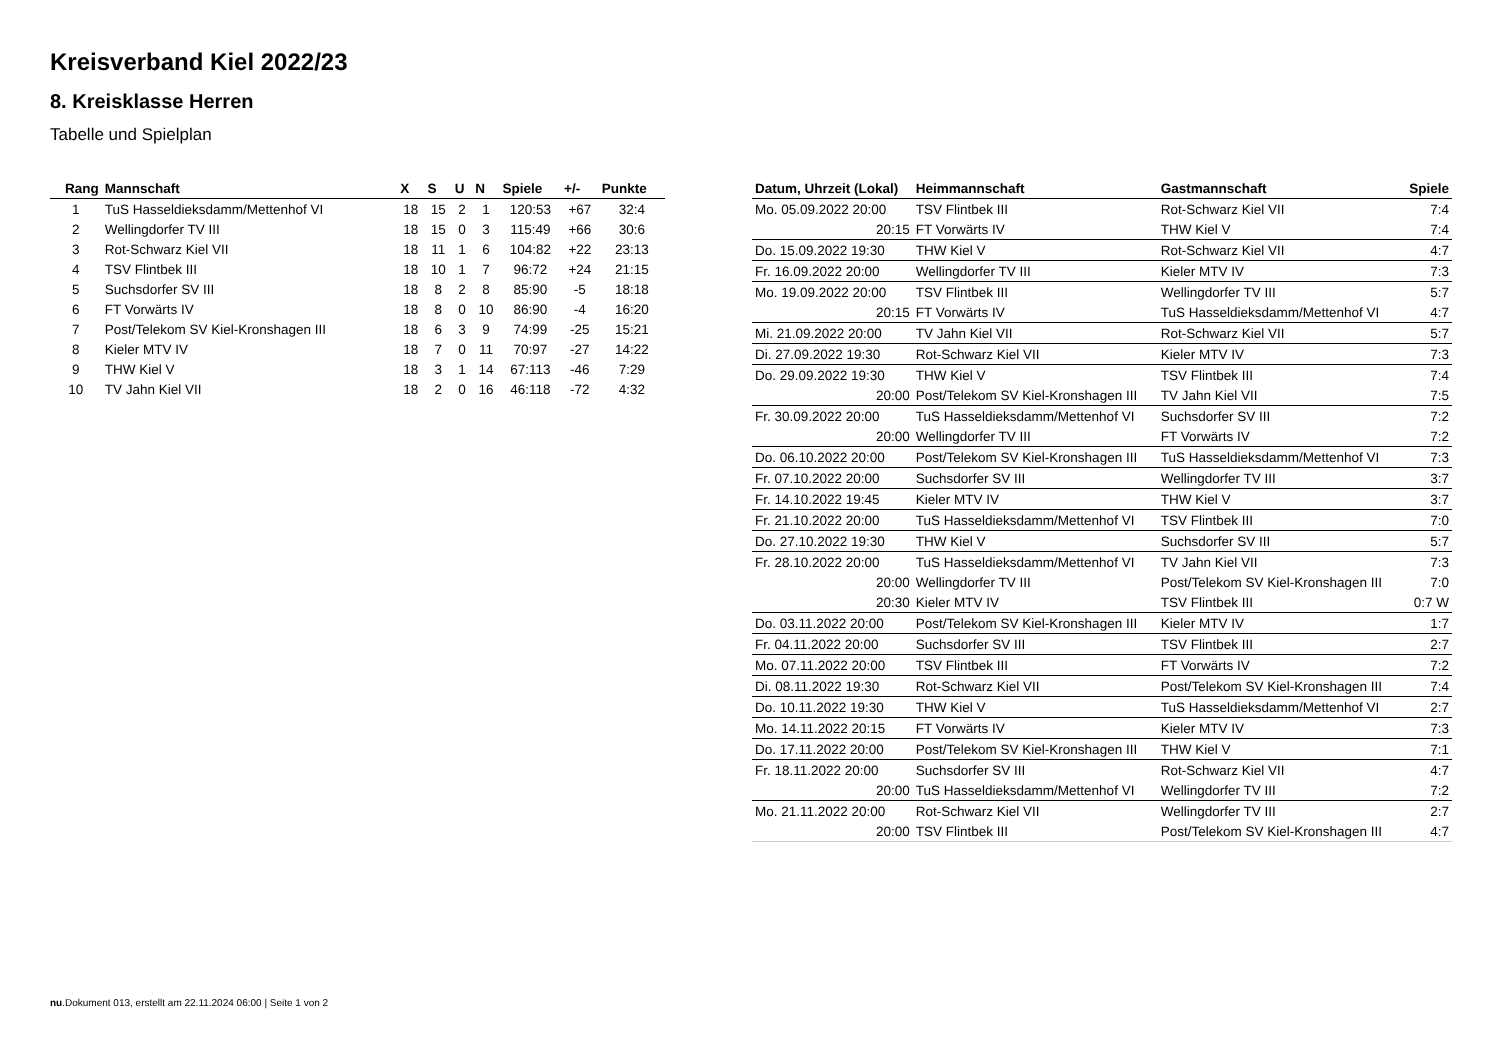Kreisverband Kiel 2022/23
8. Kreisklasse Herren
Tabelle und Spielplan
| Rang | Mannschaft | X | S | U | N | Spiele | +/- | Punkte |
| --- | --- | --- | --- | --- | --- | --- | --- | --- |
| 1 | TuS Hasseldieksdamm/Mettenhof VI | 18 | 15 | 2 | 1 | 120:53 | +67 | 32:4 |
| 2 | Wellingdorfer TV III | 18 | 15 | 0 | 3 | 115:49 | +66 | 30:6 |
| 3 | Rot-Schwarz Kiel VII | 18 | 11 | 1 | 6 | 104:82 | +22 | 23:13 |
| 4 | TSV Flintbek III | 18 | 10 | 1 | 7 | 96:72 | +24 | 21:15 |
| 5 | Suchsdorfer SV III | 18 | 8 | 2 | 8 | 85:90 | -5 | 18:18 |
| 6 | FT Vorwärts IV | 18 | 8 | 0 | 10 | 86:90 | -4 | 16:20 |
| 7 | Post/Telekom SV Kiel-Kronshagen III | 18 | 6 | 3 | 9 | 74:99 | -25 | 15:21 |
| 8 | Kieler MTV IV | 18 | 7 | 0 | 11 | 70:97 | -27 | 14:22 |
| 9 | THW Kiel V | 18 | 3 | 1 | 14 | 67:113 | -46 | 7:29 |
| 10 | TV Jahn Kiel VII | 18 | 2 | 0 | 16 | 46:118 | -72 | 4:32 |
| Datum, Uhrzeit (Lokal) | Heimmannschaft | Gastmannschaft | Spiele |
| --- | --- | --- | --- |
| Mo. 05.09.2022 20:00 | TSV Flintbek III | Rot-Schwarz Kiel VII | 7:4 |
| 20:15 | FT Vorwärts IV | THW Kiel V | 7:4 |
| Do. 15.09.2022 19:30 | THW Kiel V | Rot-Schwarz Kiel VII | 4:7 |
| Fr. 16.09.2022 20:00 | Wellingdorfer TV III | Kieler MTV IV | 7:3 |
| Mo. 19.09.2022 20:00 | TSV Flintbek III | Wellingdorfer TV III | 5:7 |
| 20:15 | FT Vorwärts IV | TuS Hasseldieksdamm/Mettenhof VI | 4:7 |
| Mi. 21.09.2022 20:00 | TV Jahn Kiel VII | Rot-Schwarz Kiel VII | 5:7 |
| Di. 27.09.2022 19:30 | Rot-Schwarz Kiel VII | Kieler MTV IV | 7:3 |
| Do. 29.09.2022 19:30 | THW Kiel V | TSV Flintbek III | 7:4 |
| 20:00 | Post/Telekom SV Kiel-Kronshagen III | TV Jahn Kiel VII | 7:5 |
| Fr. 30.09.2022 20:00 | TuS Hasseldieksdamm/Mettenhof VI | Suchsdorfer SV III | 7:2 |
| 20:00 | Wellingdorfer TV III | FT Vorwärts IV | 7:2 |
| Do. 06.10.2022 20:00 | Post/Telekom SV Kiel-Kronshagen III | TuS Hasseldieksdamm/Mettenhof VI | 7:3 |
| Fr. 07.10.2022 20:00 | Suchsdorfer SV III | Wellingdorfer TV III | 3:7 |
| Fr. 14.10.2022 19:45 | Kieler MTV IV | THW Kiel V | 3:7 |
| Fr. 21.10.2022 20:00 | TuS Hasseldieksdamm/Mettenhof VI | TSV Flintbek III | 7:0 |
| Do. 27.10.2022 19:30 | THW Kiel V | Suchsdorfer SV III | 5:7 |
| Fr. 28.10.2022 20:00 | TuS Hasseldieksdamm/Mettenhof VI | TV Jahn Kiel VII | 7:3 |
| 20:00 | Wellingdorfer TV III | Post/Telekom SV Kiel-Kronshagen III | 7:0 |
| 20:30 | Kieler MTV IV | TSV Flintbek III | 0:7 W |
| Do. 03.11.2022 20:00 | Post/Telekom SV Kiel-Kronshagen III | Kieler MTV IV | 1:7 |
| Fr. 04.11.2022 20:00 | Suchsdorfer SV III | TSV Flintbek III | 2:7 |
| Mo. 07.11.2022 20:00 | TSV Flintbek III | FT Vorwärts IV | 7:2 |
| Di. 08.11.2022 19:30 | Rot-Schwarz Kiel VII | Post/Telekom SV Kiel-Kronshagen III | 7:4 |
| Do. 10.11.2022 19:30 | THW Kiel V | TuS Hasseldieksdamm/Mettenhof VI | 2:7 |
| Mo. 14.11.2022 20:15 | FT Vorwärts IV | Kieler MTV IV | 7:3 |
| Do. 17.11.2022 20:00 | Post/Telekom SV Kiel-Kronshagen III | THW Kiel V | 7:1 |
| Fr. 18.11.2022 20:00 | Suchsdorfer SV III | Rot-Schwarz Kiel VII | 4:7 |
| 20:00 | TuS Hasseldieksdamm/Mettenhof VI | Wellingdorfer TV III | 7:2 |
| Mo. 21.11.2022 20:00 | Rot-Schwarz Kiel VII | Wellingdorfer TV III | 2:7 |
| 20:00 | TSV Flintbek III | Post/Telekom SV Kiel-Kronshagen III | 4:7 |
nu.Dokument 013, erstellt am 22.11.2024 06:00 | Seite 1 von 2